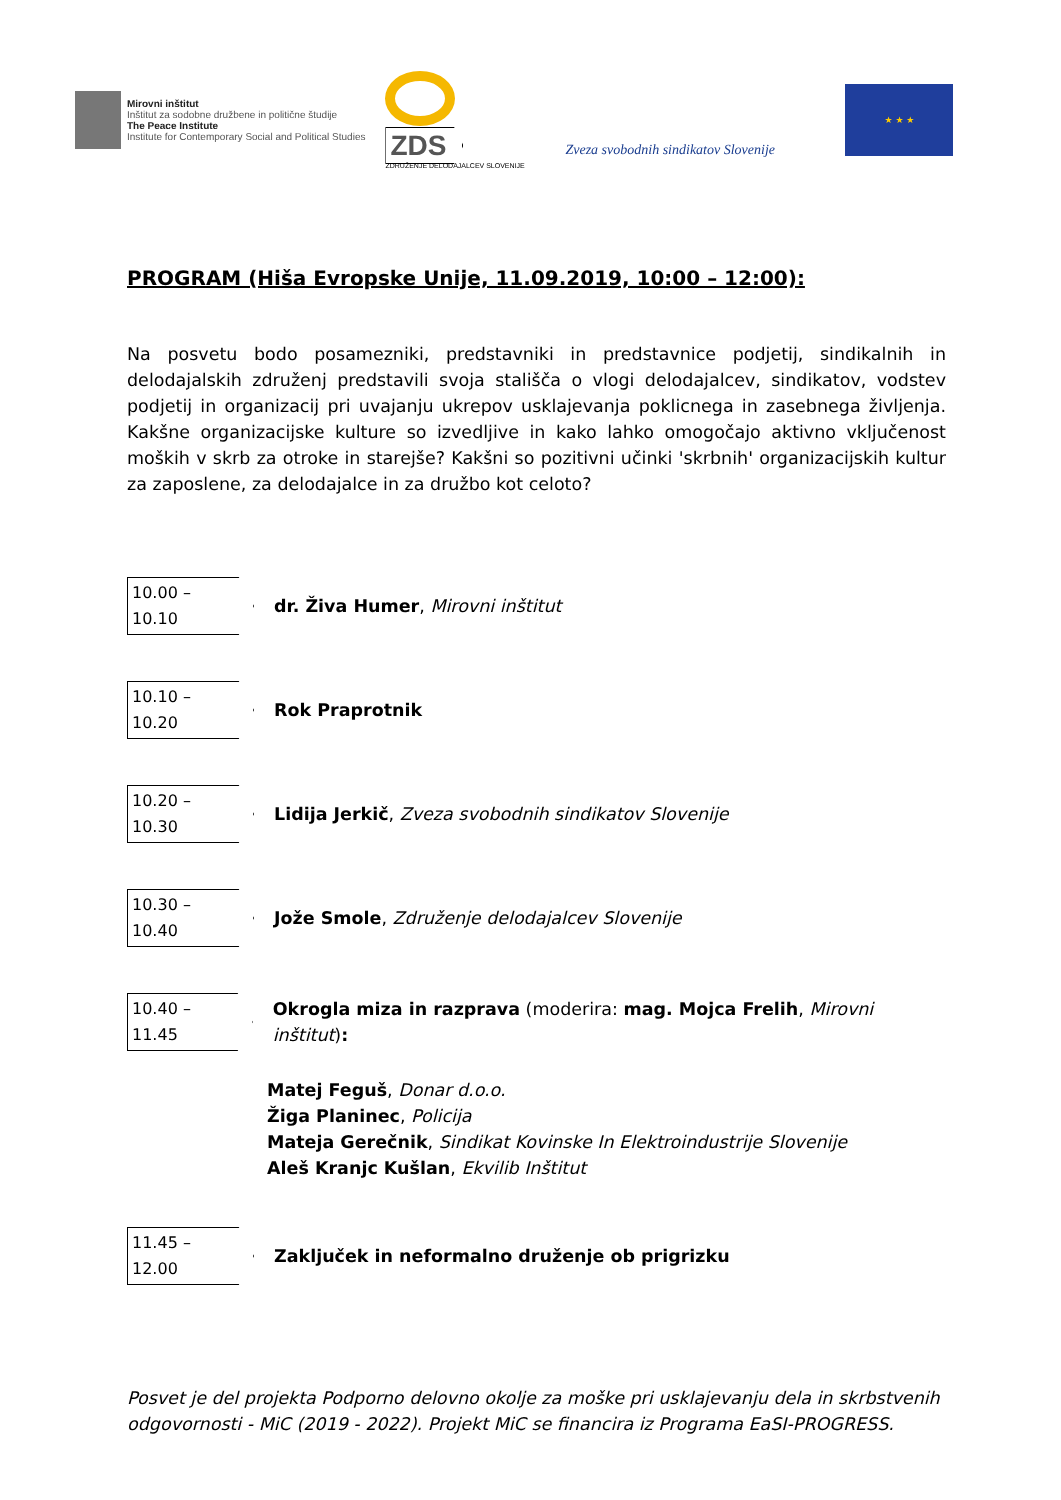Mirovni inštitut
Inštitut za sodobne družbene in politične študije
The Peace Institute
Institute for Contemporary Social and Political Studies
ZDS
ZDRUŽENJE DELODAJALCEV SLOVENIJE
Zveza svobodnih sindikatov Slovenije
★ ★ ★
PROGRAM (Hiša Evropske Unije, 11.09.2019, 10:00 – 12:00):
Na posvetu bodo posamezniki, predstavniki in predstavnice podjetij, sindikalnih in delodajalskih združenj predstavili svoja stališča o vlogi delodajalcev, sindikatov, vodstev podjetij in organizacij pri uvajanju ukrepov usklajevanja poklicnega in zasebnega življenja. Kakšne organizacijske kulture so izvedljive in kako lahko omogočajo aktivno vključenost moških v skrb za otroke in starejše? Kakšni so pozitivni učinki 'skrbnih' organizacijskih kultur za zaposlene, za delodajalce in za družbo kot celoto?
10.00 – 10.10
dr. Živa Humer, Mirovni inštitut
10.10 – 10.20
Rok Praprotnik
10.20 – 10.30
Lidija Jerkič, Zveza svobodnih sindikatov Slovenije
10.30 – 10.40
Jože Smole, Združenje delodajalcev Slovenije
10.40 – 11.45
Okrogla miza in razprava (moderira: mag. Mojca Frelih, Mirovni inštitut):
Matej Feguš, Donar d.o.o.
Žiga Planinec, Policija
Mateja Gerečnik, Sindikat Kovinske In Elektroindustrije Slovenije
Aleš Kranjc Kušlan, Ekvilib Inštitut
11.45 – 12.00
Zaključek in neformalno druženje ob prigrizku
Posvet je del projekta Podporno delovno okolje za moške pri usklajevanju dela in skrbstvenih odgovornosti - MiC (2019 - 2022). Projekt MiC se financira iz Programa EaSI-PROGRESS.